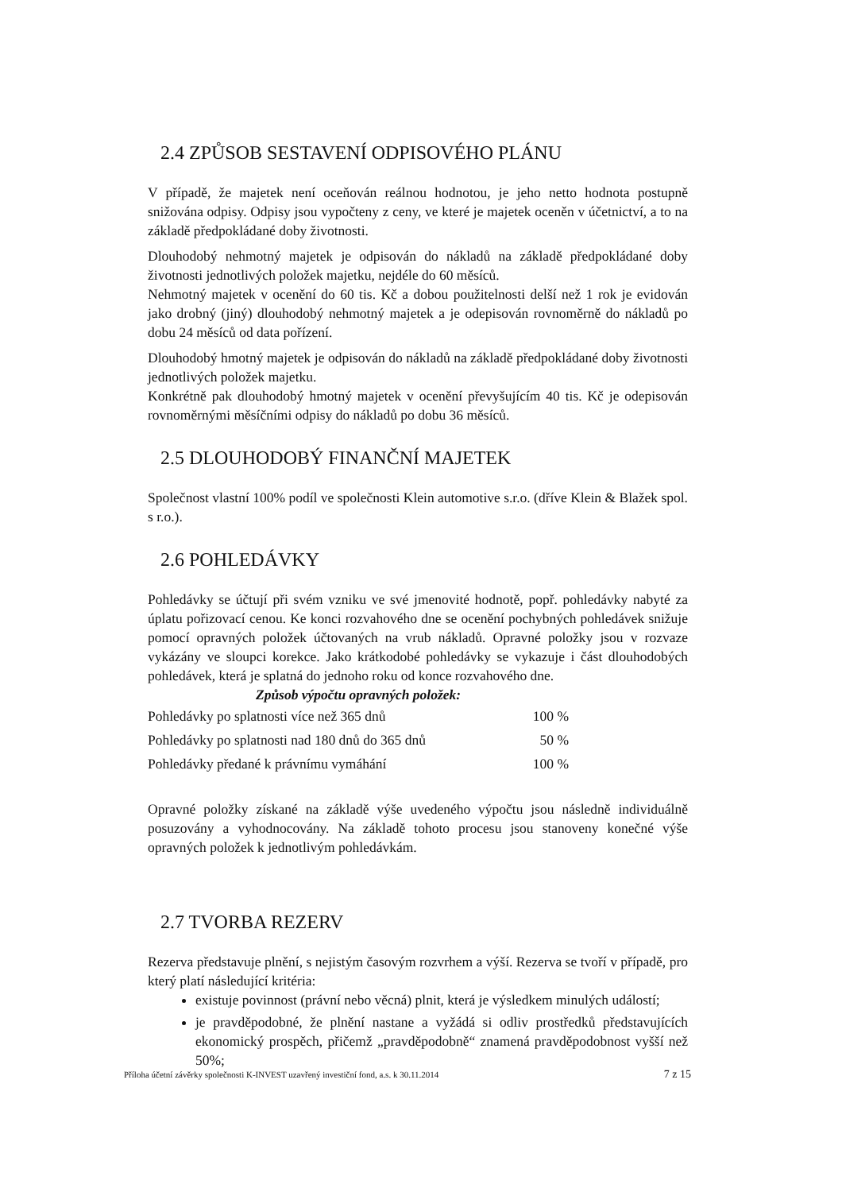2.4 ZPŮSOB SESTAVENÍ ODPISOVÉHO PLÁNU
V případě, že majetek není oceňován reálnou hodnotou, je jeho netto hodnota postupně snižována odpisy. Odpisy jsou vypočteny z ceny, ve které je majetek oceněn v účetnictví, a to na základě předpokládané doby životnosti.
Dlouhodobý nehmotný majetek je odpisován do nákladů na základě předpokládané doby životnosti jednotlivých položek majetku, nejdéle do 60 měsíců.
Nehmotný majetek v ocenění do 60 tis. Kč a dobou použitelnosti delší než 1 rok je evidován jako drobný (jiný) dlouhodobý nehmotný majetek a je odepisován rovnoměrně do nákladů po dobu 24 měsíců od data pořízení.
Dlouhodobý hmotný majetek je odpisován do nákladů na základě předpokládané doby životnosti jednotlivých položek majetku.
Konkrétně pak dlouhodobý hmotný majetek v ocenění převyšujícím 40 tis. Kč je odepisován rovnoměrnými měsíčními odpisy do nákladů po dobu 36 měsíců.
2.5 DLOUHODOBÝ FINANČNÍ MAJETEK
Společnost vlastní 100% podíl ve společnosti Klein automotive s.r.o. (dříve Klein & Blažek spol. s r.o.).
2.6 POHLEDÁVKY
Pohledávky se účtují při svém vzniku ve své jmenovité hodnotě, popř. pohledávky nabyté za úplatu pořizovací cenou. Ke konci rozvahového dne se ocenění pochybných pohledávek snižuje pomocí opravných položek účtovaných na vrub nákladů. Opravné položky jsou v rozvaze vykázány ve sloupci korekce. Jako krátkodobé pohledávky se vykazuje i část dlouhodobých pohledávek, která je splatná do jednoho roku od konce rozvahového dne.
Způsob výpočtu opravných položek:
| Pohledávky po splatnosti více než 365 dnů | 100 % |
| Pohledávky po splatnosti nad 180 dnů do 365 dnů | 50 % |
| Pohledávky předané k právnímu vymáhání | 100 % |
Opravné položky získané na základě výše uvedeného výpočtu jsou následně individuálně posuzovány a vyhodnocovány. Na základě tohoto procesu jsou stanoveny konečné výše opravných položek k jednotlivým pohledávkám.
2.7 TVORBA REZERV
Rezerva představuje plnění, s nejistým časovým rozvrhem a výší. Rezerva se tvoří v případě, pro který platí následující kritéria:
existuje povinnost (právní nebo věcná) plnit, která je výsledkem minulých událostí;
je pravděpodobné, že plnění nastane a vyžádá si odliv prostředků představujících ekonomický prospěch, přičemž „pravděpodobně“ znamená pravděpodobnost vyšší než 50%;
Příloha účetní závěrky společnosti K-INVEST uzavřený investiční fond, a.s. k 30.11.2014 7 z 15